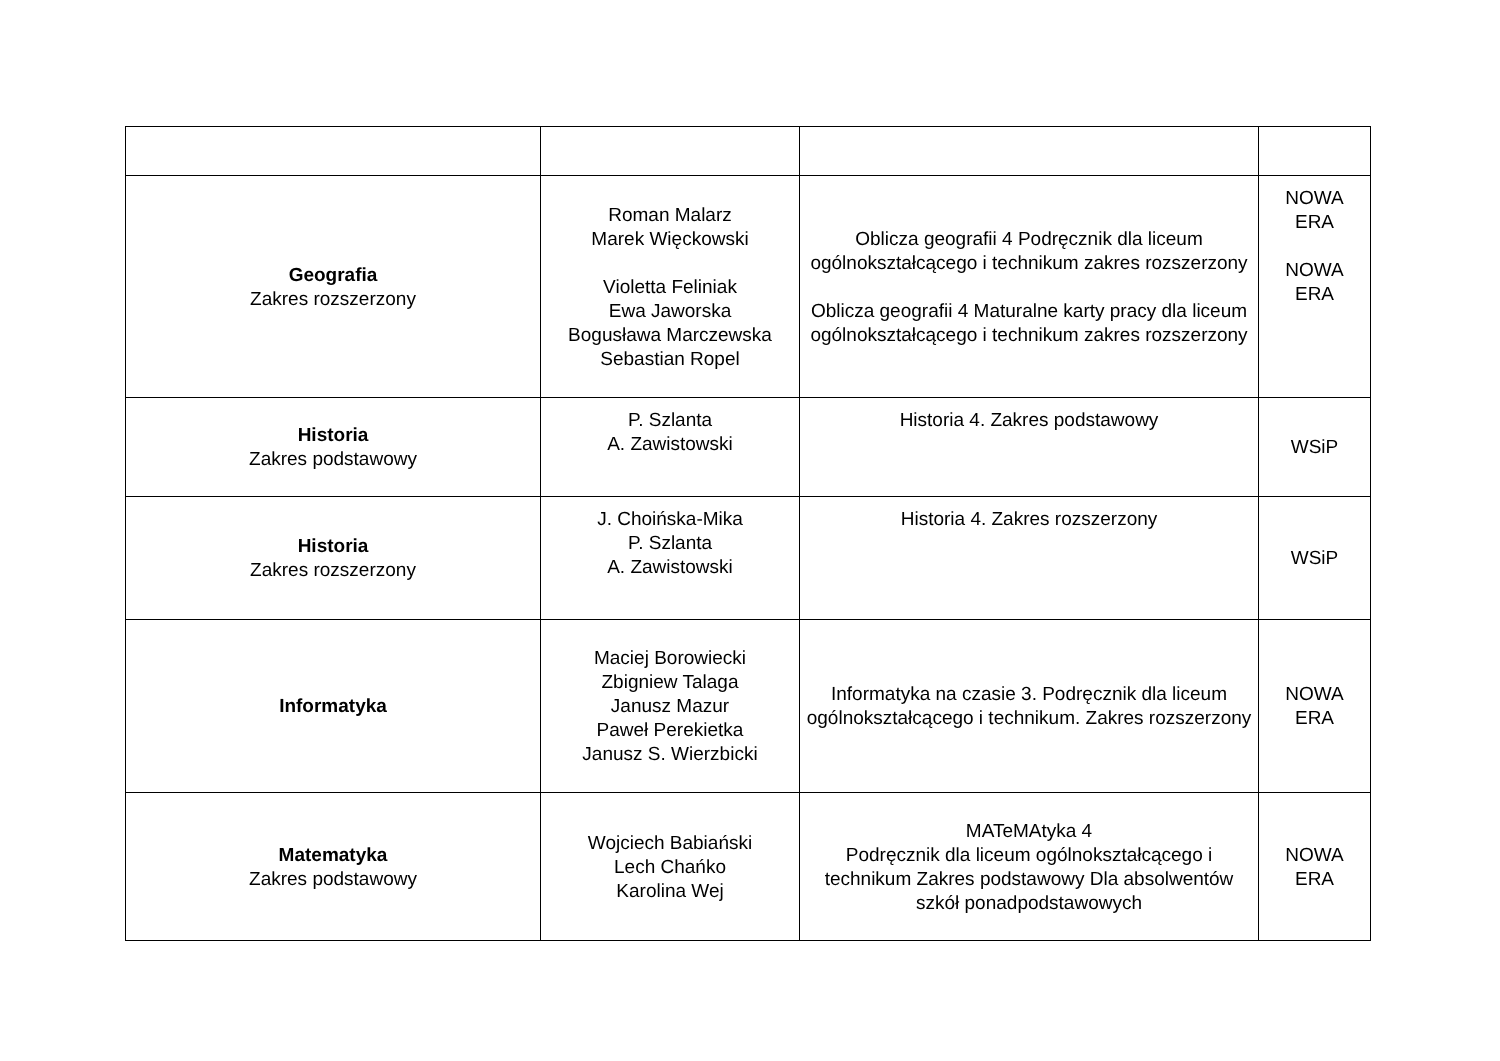| Geografia Zakres rozszerzony | Roman Malarz Marek Więckowski Violetta Feliniak Ewa Jaworska Bogusława Marczewska Sebastian Ropel | Oblicza geografii 4 Podręcznik dla liceum ogólnokształcącego i technikum zakres rozszerzony Oblicza geografii 4 Maturalne karty pracy dla liceum ogólnokształcącego i technikum zakres rozszerzony | NOWA ERA NOWA ERA |
| Historia Zakres podstawowy | P. Szlanta A. Zawistowski | Historia 4. Zakres podstawowy | WSiP |
| Historia Zakres rozszerzony | J. Choińska-Mika P. Szlanta A. Zawistowski | Historia 4. Zakres rozszerzony | WSiP |
| Informatyka | Maciej Borowiecki Zbigniew Talaga Janusz Mazur Paweł Perekietka Janusz S. Wierzbicki | Informatyka na czasie 3. Podręcznik dla liceum ogólnokształcącego i technikum. Zakres rozszerzony | NOWA ERA |
| Matematyka Zakres podstawowy | Wojciech Babiański Lech Chańko Karolina Wej | MATeMAtyka 4 Podręcznik dla liceum ogólnokształcącego i technikum Zakres podstawowy Dla absolwentów szkół ponadpodstawowych | NOWA ERA |